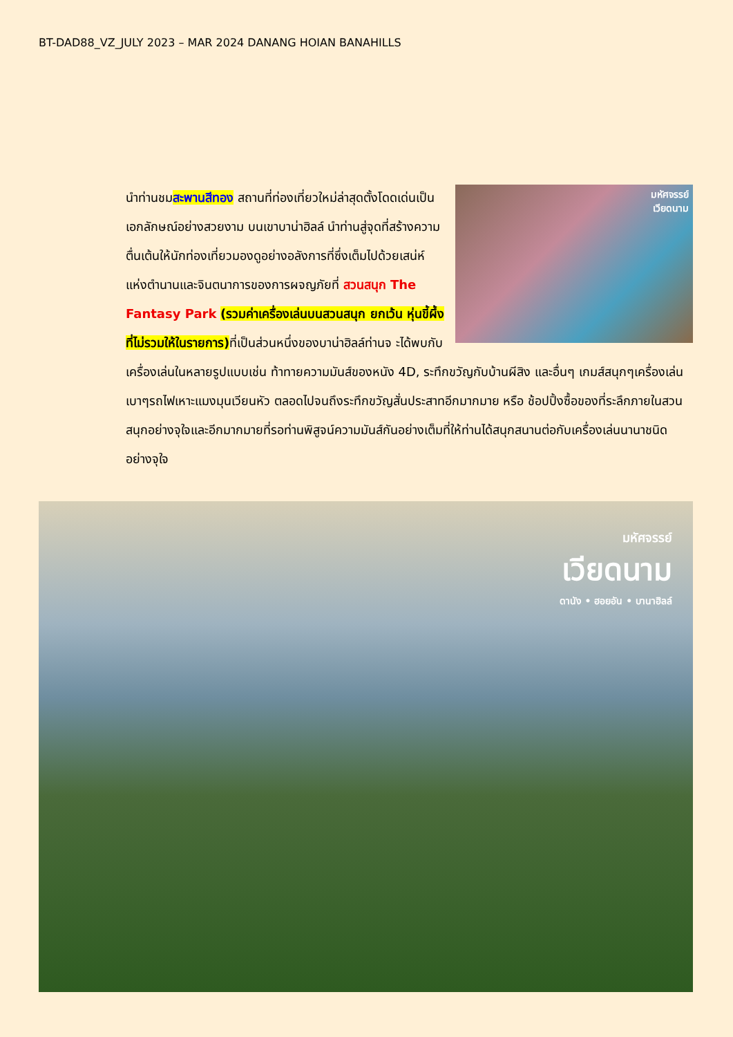BT-DAD88_VZ_JULY 2023 – MAR 2024 DANANG HOIAN BANAHILLS
มหัศจรรย์
เวียดนาม
นำท่านชมสะพานสีทอง สถานที่ท่องเที่ยวใหม่ล่าสุดตั้งโดดเด่นเป็นเอกลักษณ์อย่างสวยงาม บนเขาบาน่าฮิลล์ นำท่านสู่จุดที่สร้างความตื่นเต้นให้นักท่องเที่ยวมองดูอย่างอลังการที่ซึ่งเต็มไปด้วยเสน่ห์แห่งตำนานและจินตนาการของการผจญภัยที่ สวนสนุก The Fantasy Park (รวมค่าเครื่องเล่นบนสวนสนุก ยกเว้น หุ่นขี้ผึ้งที่ไม่รวมให้ในรายการ) ที่เป็นส่วนหนึ่งของบาน่าฮิลล์ท่านจ ะได้พบกับเครื่องเล่นในหลายรูปแบบเช่น ท้าทายความมันส์ของหนัง 4D, ระทึกขวัญกับบ้านผีสิง และอื่นๆ เกมส์สนุกๆเครื่องเล่นเบาๆรถไฟเหาะแมงมุนเวียนหัว ตลอดไปจนถึงระทึกขวัญสั่นประสาทอีกมากมาย หรือ ช้อปปิ้งซื้อของที่ระลึกภายในสวนสนุกอย่างจุใจและอีกมากมายที่รอท่านพิสูจน์ความมันส์กันอย่างเต็มที่ให้ท่านได้สนุกสนานต่อกับเครื่องเล่นนานาชนิดอย่างจุใจ
มหัศจรรย์
เวียดนาม
ดานัง • ฮอยอัน • บานาฮิลล์